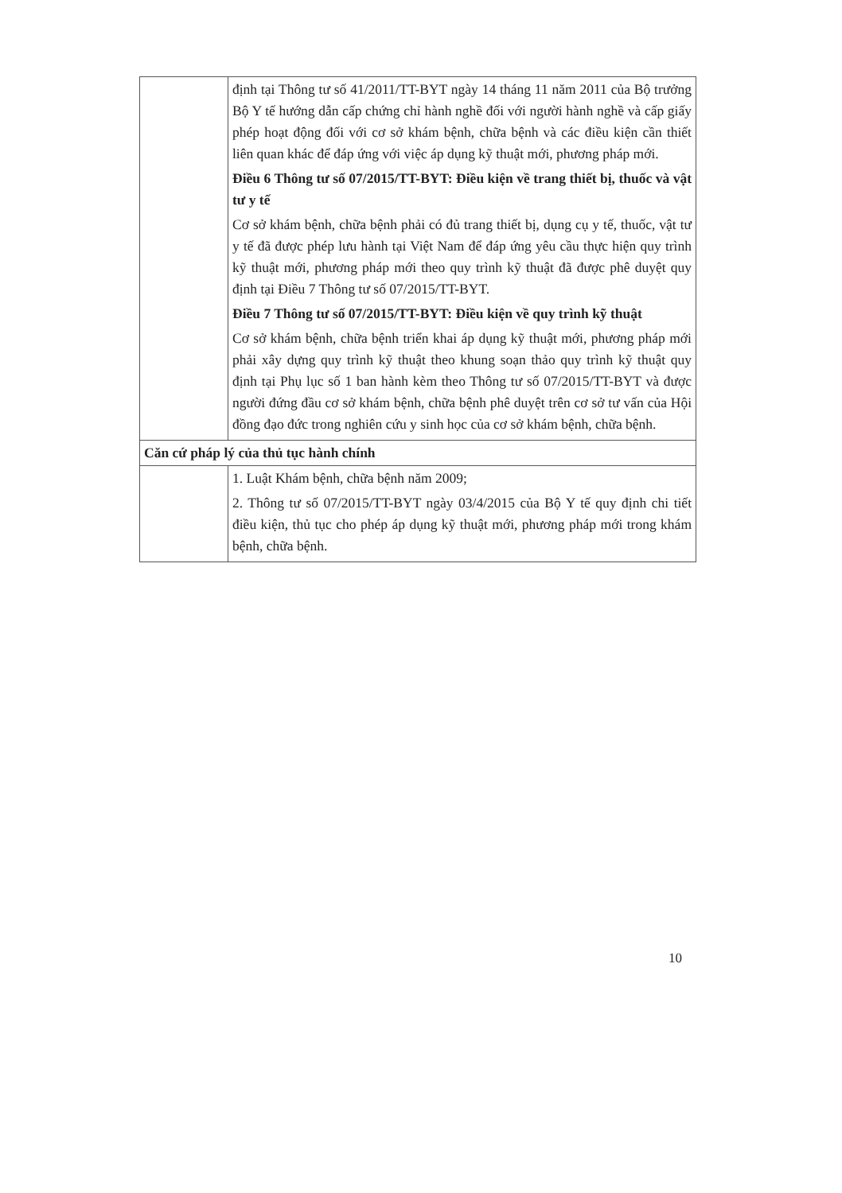| | định tại Thông tư số 41/2011/TT-BYT ngày 14 tháng 11 năm 2011 của Bộ trưởng Bộ Y tế hướng dẫn cấp chứng chỉ hành nghề đối với người hành nghề và cấp giấy phép hoạt động đối với cơ sở khám bệnh, chữa bệnh và các điều kiện cần thiết liên quan khác để đáp ứng với việc áp dụng kỹ thuật mới, phương pháp mới. Điều 6 Thông tư số 07/2015/TT-BYT: Điều kiện về trang thiết bị, thuốc và vật tư y tế Cơ sở khám bệnh, chữa bệnh phải có đủ trang thiết bị, dụng cụ y tế, thuốc, vật tư y tế đã được phép lưu hành tại Việt Nam để đáp ứng yêu cầu thực hiện quy trình kỹ thuật mới, phương pháp mới theo quy trình kỹ thuật đã được phê duyệt quy định tại Điều 7 Thông tư số 07/2015/TT-BYT. Điều 7 Thông tư số 07/2015/TT-BYT: Điều kiện về quy trình kỹ thuật Cơ sở khám bệnh, chữa bệnh triển khai áp dụng kỹ thuật mới, phương pháp mới phải xây dựng quy trình kỹ thuật theo khung soạn thảo quy trình kỹ thuật quy định tại Phụ lục số 1 ban hành kèm theo Thông tư số 07/2015/TT-BYT và được người đứng đầu cơ sở khám bệnh, chữa bệnh phê duyệt trên cơ sở tư vấn của Hội đồng đạo đức trong nghiên cứu y sinh học của cơ sở khám bệnh, chữa bệnh. |
| Căn cứ pháp lý của thủ tục hành chính | |
| | 1. Luật Khám bệnh, chữa bệnh năm 2009; 2. Thông tư số 07/2015/TT-BYT ngày 03/4/2015 của Bộ Y tế quy định chi tiết điều kiện, thủ tục cho phép áp dụng kỹ thuật mới, phương pháp mới trong khám bệnh, chữa bệnh. |
10